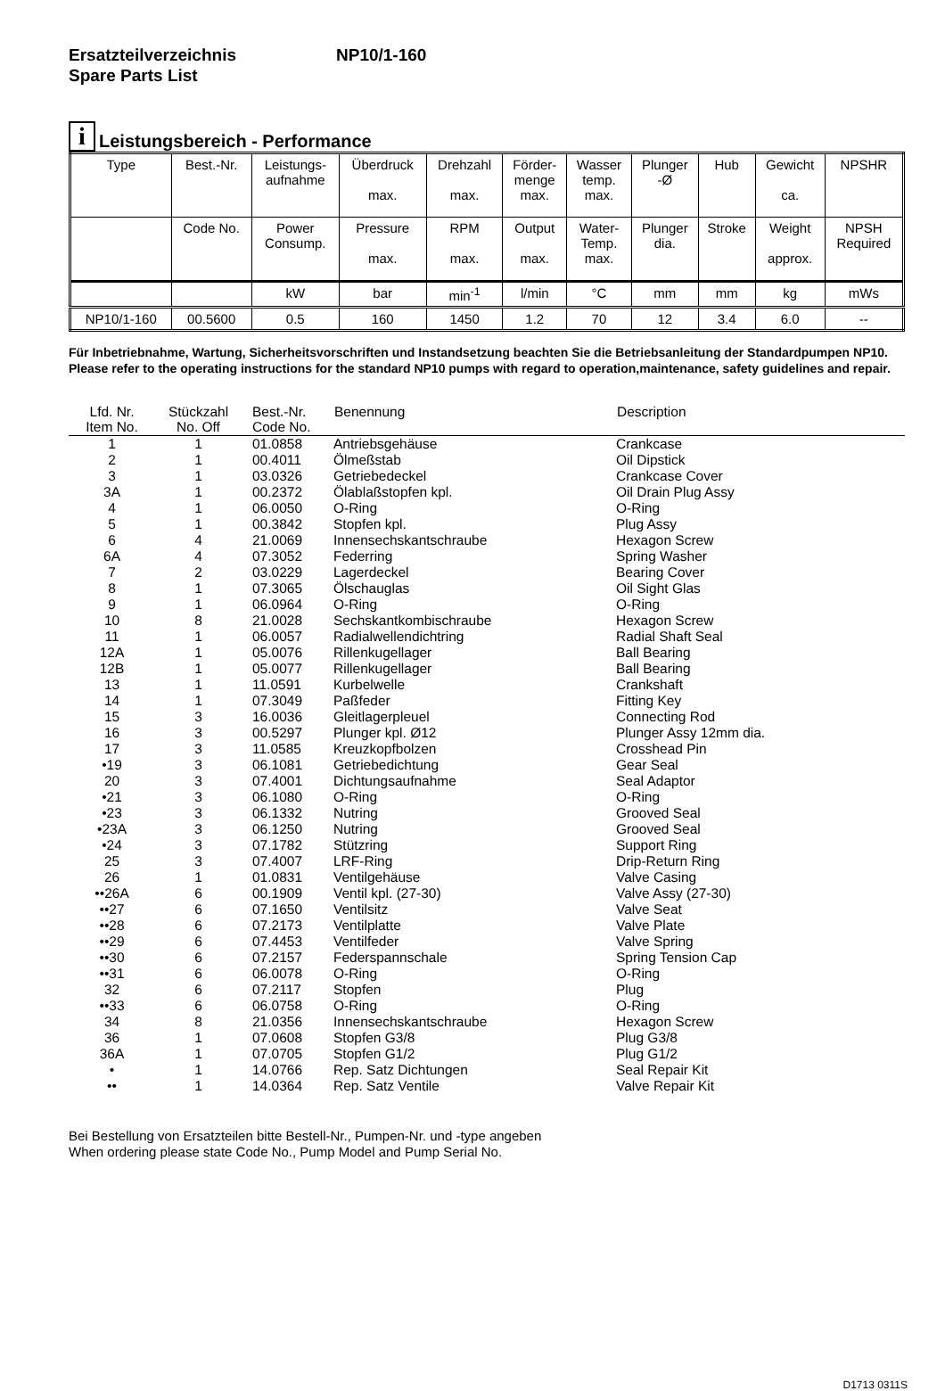Ersatzteilverzeichnis NP10/1-160
Spare Parts List
i
Leistungsbereich - Performance
| Type | Best.-Nr. | Leistungs- aufnahme | Überdruck max. | Drehzahl max. | Förder- menge max. | Wasser temp. max. | Plunger -Ø | Hub | Gewicht ca. | NPSHR |
| | Code No. | Power Consump. | Pressure max. | RPM max. | Output max. | Water- Temp. max. | Plunger dia. | Stroke | Weight approx. | NPSH Required |
| | | kW | bar | min<sup>-1</sup> | l/min | °C | mm | mm | kg | mWs |
| NP10/1-160 | 00.5600 | 0.5 | 160 | 1450 | 1.2 | 70 | 12 | 3.4 | 6.0 | -- |
Für Inbetriebnahme, Wartung, Sicherheitsvorschriften und Instandsetzung beachten Sie die Betriebsanleitung der Standardpumpen NP10.
Please refer to the operating instructions for the standard NP10 pumps with regard to operation,maintenance, safety guidelines and repair.
| Lfd. Nr. Item No. | Stückzahl No. Off | Best.-Nr. Code No. | Benennung | Description |
| --- | --- | --- | --- | --- |
| 1 | 1 | 01.0858 | Antriebsgehäuse | Crankcase |
| 2 | 1 | 00.4011 | Ölmeßstab | Oil Dipstick |
| 3 | 1 | 03.0326 | Getriebedeckel | Crankcase Cover |
| 3A | 1 | 00.2372 | Ölablaßstopfen kpl. | Oil Drain Plug Assy |
| 4 | 1 | 06.0050 | O-Ring | O-Ring |
| 5 | 1 | 00.3842 | Stopfen kpl. | Plug Assy |
| 6 | 4 | 21.0069 | Innensechskantschraube | Hexagon Screw |
| 6A | 4 | 07.3052 | Federring | Spring Washer |
| 7 | 2 | 03.0229 | Lagerdeckel | Bearing Cover |
| 8 | 1 | 07.3065 | Ölschauglas | Oil Sight Glas |
| 9 | 1 | 06.0964 | O-Ring | O-Ring |
| 10 | 8 | 21.0028 | Sechskantkombischraube | Hexagon Screw |
| 11 | 1 | 06.0057 | Radialwellendichtring | Radial Shaft Seal |
| 12A | 1 | 05.0076 | Rillenkugellager | Ball Bearing |
| 12B | 1 | 05.0077 | Rillenkugellager | Ball Bearing |
| 13 | 1 | 11.0591 | Kurbelwelle | Crankshaft |
| 14 | 1 | 07.3049 | Paßfeder | Fitting Key |
| 15 | 3 | 16.0036 | Gleitlagerpleuel | Connecting Rod |
| 16 | 3 | 00.5297 | Plunger kpl. Ø12 | Plunger Assy 12mm dia. |
| 17 | 3 | 11.0585 | Kreuzkopfbolzen | Crosshead Pin |
| •19 | 3 | 06.1081 | Getriebedichtung | Gear Seal |
| 20 | 3 | 07.4001 | Dichtungsaufnahme | Seal Adaptor |
| •21 | 3 | 06.1080 | O-Ring | O-Ring |
| •23 | 3 | 06.1332 | Nutring | Grooved Seal |
| •23A | 3 | 06.1250 | Nutring | Grooved Seal |
| •24 | 3 | 07.1782 | Stützring | Support Ring |
| 25 | 3 | 07.4007 | LRF-Ring | Drip-Return Ring |
| 26 | 1 | 01.0831 | Ventilgehäuse | Valve Casing |
| ••26A | 6 | 00.1909 | Ventil kpl. (27-30) | Valve Assy (27-30) |
| ••27 | 6 | 07.1650 | Ventilsitz | Valve Seat |
| ••28 | 6 | 07.2173 | Ventilplatte | Valve Plate |
| ••29 | 6 | 07.4453 | Ventilfeder | Valve Spring |
| ••30 | 6 | 07.2157 | Federspannschale | Spring Tension Cap |
| ••31 | 6 | 06.0078 | O-Ring | O-Ring |
| 32 | 6 | 07.2117 | Stopfen | Plug |
| ••33 | 6 | 06.0758 | O-Ring | O-Ring |
| 34 | 8 | 21.0356 | Innensechskantschraube | Hexagon Screw |
| 36 | 1 | 07.0608 | Stopfen G3/8 | Plug G3/8 |
| 36A | 1 | 07.0705 | Stopfen G1/2 | Plug G1/2 |
| • | 1 | 14.0766 | Rep. Satz Dichtungen | Seal Repair Kit |
| •• | 1 | 14.0364 | Rep. Satz Ventile | Valve Repair Kit |
Bei Bestellung von Ersatzteilen bitte Bestell-Nr., Pumpen-Nr. und -type angeben
When ordering please state Code No., Pump Model and Pump Serial No.
D1713 0311S